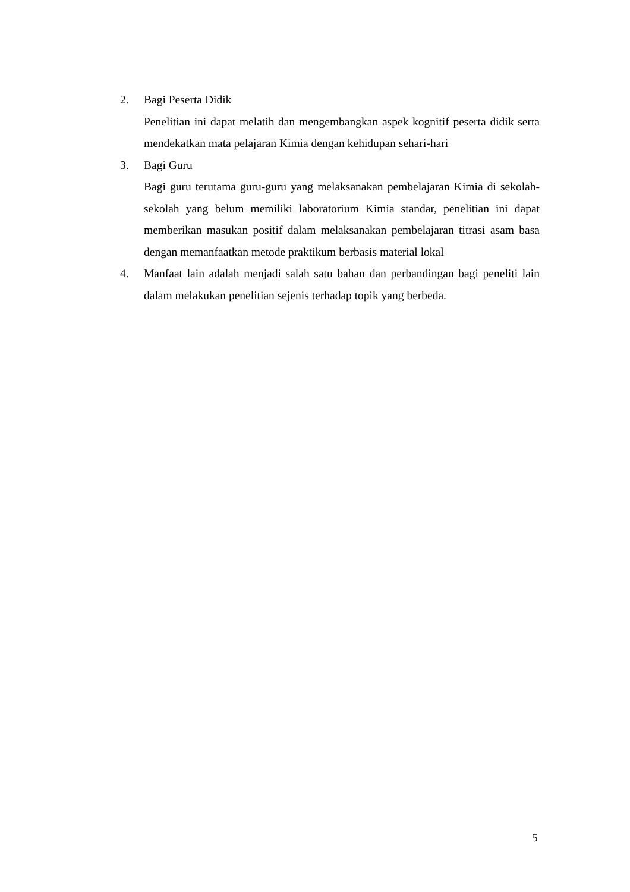2. Bagi Peserta Didik
Penelitian ini dapat melatih dan mengembangkan aspek kognitif peserta didik serta mendekatkan mata pelajaran Kimia dengan kehidupan sehari-hari
3. Bagi Guru
Bagi guru terutama guru-guru yang melaksanakan pembelajaran Kimia di sekolah-sekolah yang belum memiliki laboratorium Kimia standar, penelitian ini dapat memberikan masukan positif dalam melaksanakan pembelajaran titrasi asam basa dengan memanfaatkan metode praktikum berbasis material lokal
4. Manfaat lain adalah menjadi salah satu bahan dan perbandingan bagi peneliti lain dalam melakukan penelitian sejenis terhadap topik yang berbeda.
5